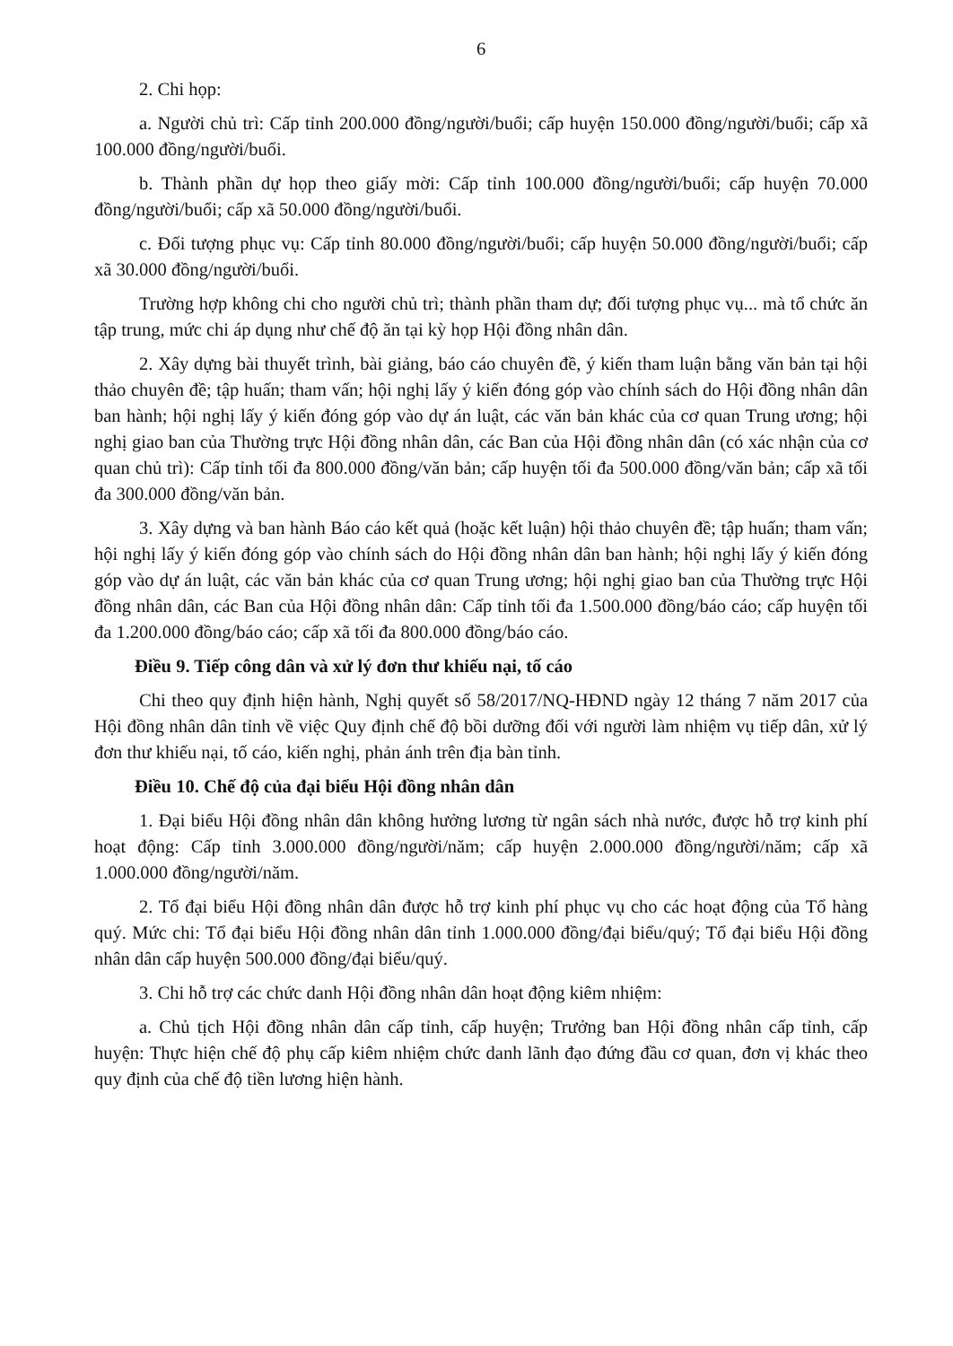6
2. Chi họp:
a. Người chủ trì: Cấp tỉnh 200.000 đồng/người/buổi; cấp huyện 150.000 đồng/người/buổi; cấp xã 100.000 đồng/người/buổi.
b. Thành phần dự họp theo giấy mời: Cấp tỉnh 100.000 đồng/người/buổi; cấp huyện 70.000 đồng/người/buổi; cấp xã 50.000 đồng/người/buổi.
c. Đối tượng phục vụ: Cấp tỉnh 80.000 đồng/người/buổi; cấp huyện 50.000 đồng/người/buổi; cấp xã 30.000 đồng/người/buổi.
Trường hợp không chi cho người chủ trì; thành phần tham dự; đối tượng phục vụ... mà tổ chức ăn tập trung, mức chi áp dụng như chế độ ăn tại kỳ họp Hội đồng nhân dân.
2. Xây dựng bài thuyết trình, bài giảng, báo cáo chuyên đề, ý kiến tham luận bằng văn bản tại hội thảo chuyên đề; tập huấn; tham vấn; hội nghị lấy ý kiến đóng góp vào chính sách do Hội đồng nhân dân ban hành; hội nghị lấy ý kiến đóng góp vào dự án luật, các văn bản khác của cơ quan Trung ương; hội nghị giao ban của Thường trực Hội đồng nhân dân, các Ban của Hội đồng nhân dân (có xác nhận của cơ quan chủ trì): Cấp tỉnh tối đa 800.000 đồng/văn bản; cấp huyện tối đa 500.000 đồng/văn bản; cấp xã tối đa 300.000 đồng/văn bản.
3. Xây dựng và ban hành Báo cáo kết quả (hoặc kết luận) hội thảo chuyên đề; tập huấn; tham vấn; hội nghị lấy ý kiến đóng góp vào chính sách do Hội đồng nhân dân ban hành; hội nghị lấy ý kiến đóng góp vào dự án luật, các văn bản khác của cơ quan Trung ương; hội nghị giao ban của Thường trực Hội đồng nhân dân, các Ban của Hội đồng nhân dân: Cấp tỉnh tối đa 1.500.000 đồng/báo cáo; cấp huyện tối đa 1.200.000 đồng/báo cáo; cấp xã tối đa 800.000 đồng/báo cáo.
Điều 9. Tiếp công dân và xử lý đơn thư khiếu nại, tố cáo
Chi theo quy định hiện hành, Nghị quyết số 58/2017/NQ-HĐND ngày 12 tháng 7 năm 2017 của Hội đồng nhân dân tỉnh về việc Quy định chế độ bồi dưỡng đối với người làm nhiệm vụ tiếp dân, xử lý đơn thư khiếu nại, tố cáo, kiến nghị, phản ánh trên địa bàn tỉnh.
Điều 10. Chế độ của đại biểu Hội đồng nhân dân
1. Đại biểu Hội đồng nhân dân không hưởng lương từ ngân sách nhà nước, được hỗ trợ kinh phí hoạt động: Cấp tỉnh 3.000.000 đồng/người/năm; cấp huyện 2.000.000 đồng/người/năm; cấp xã 1.000.000 đồng/người/năm.
2. Tổ đại biểu Hội đồng nhân dân được hỗ trợ kinh phí phục vụ cho các hoạt động của Tổ hàng quý. Mức chi: Tổ đại biểu Hội đồng nhân dân tỉnh 1.000.000 đồng/đại biểu/quý; Tổ đại biểu Hội đồng nhân dân cấp huyện 500.000 đồng/đại biểu/quý.
3. Chi hỗ trợ các chức danh Hội đồng nhân dân hoạt động kiêm nhiệm:
a. Chủ tịch Hội đồng nhân dân cấp tỉnh, cấp huyện; Trưởng ban Hội đồng nhân cấp tỉnh, cấp huyện: Thực hiện chế độ phụ cấp kiêm nhiệm chức danh lãnh đạo đứng đầu cơ quan, đơn vị khác theo quy định của chế độ tiền lương hiện hành.